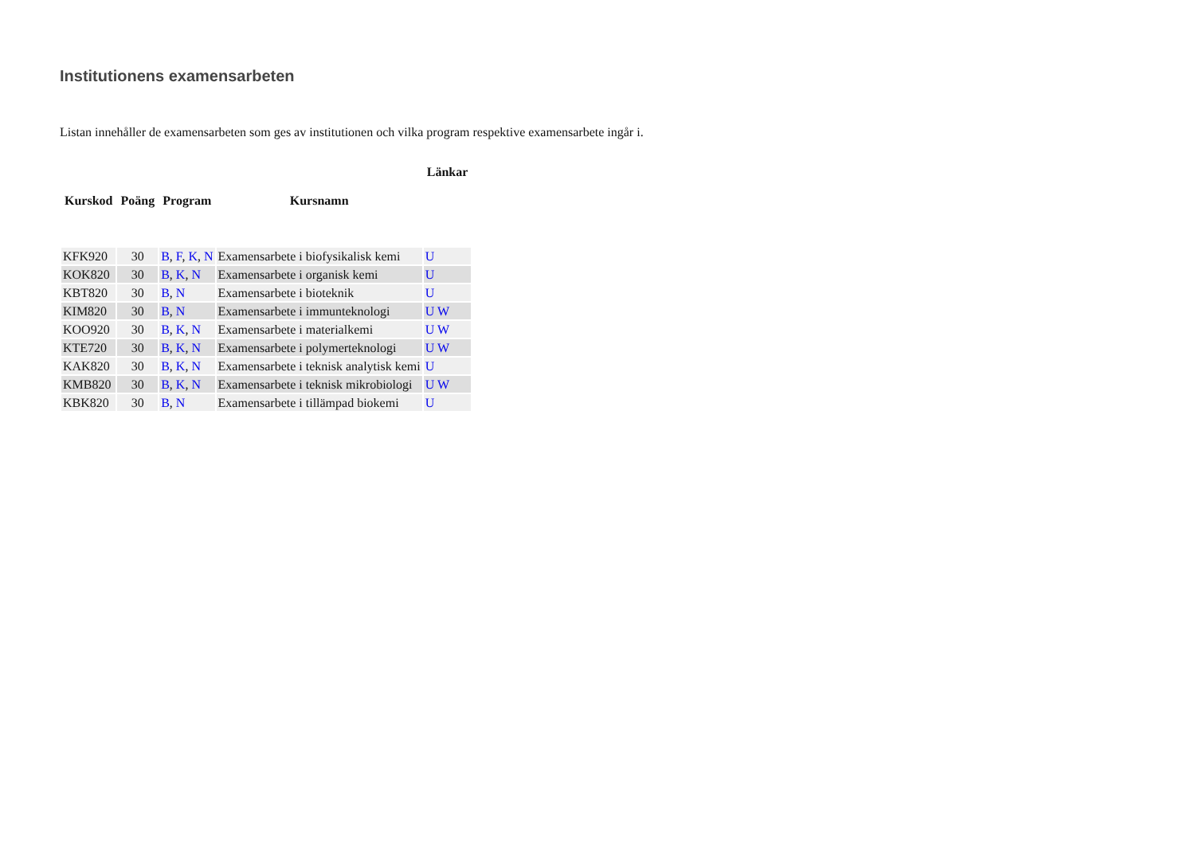Institutionens examensarbeten
Listan innehåller de examensarbeten som ges av institutionen och vilka program respektive examensarbete ingår i.
| | | | | Länkar |
| --- | --- | --- | --- | --- |
| Kurskod | Poäng | Program | Kursnamn | |
| KFK920 | 30 | B , F , K , N | Examensarbete i biofysikalisk kemi | U |
| KOK820 | 30 | B , K , N | Examensarbete i organisk kemi | U |
| KBT820 | 30 | B , N | Examensarbete i bioteknik | U |
| KIM820 | 30 | B , N | Examensarbete i immunteknologi | U W |
| KOO920 | 30 | B , K , N | Examensarbete i materialkemi | U W |
| KTE720 | 30 | B , K , N | Examensarbete i polymerteknologi | U W |
| KAK820 | 30 | B , K , N | Examensarbete i teknisk analytisk kemi | U |
| KMB820 | 30 | B , K , N | Examensarbete i teknisk mikrobiologi | U W |
| KBK820 | 30 | B , N | Examensarbete i tillämpad biokemi | U |